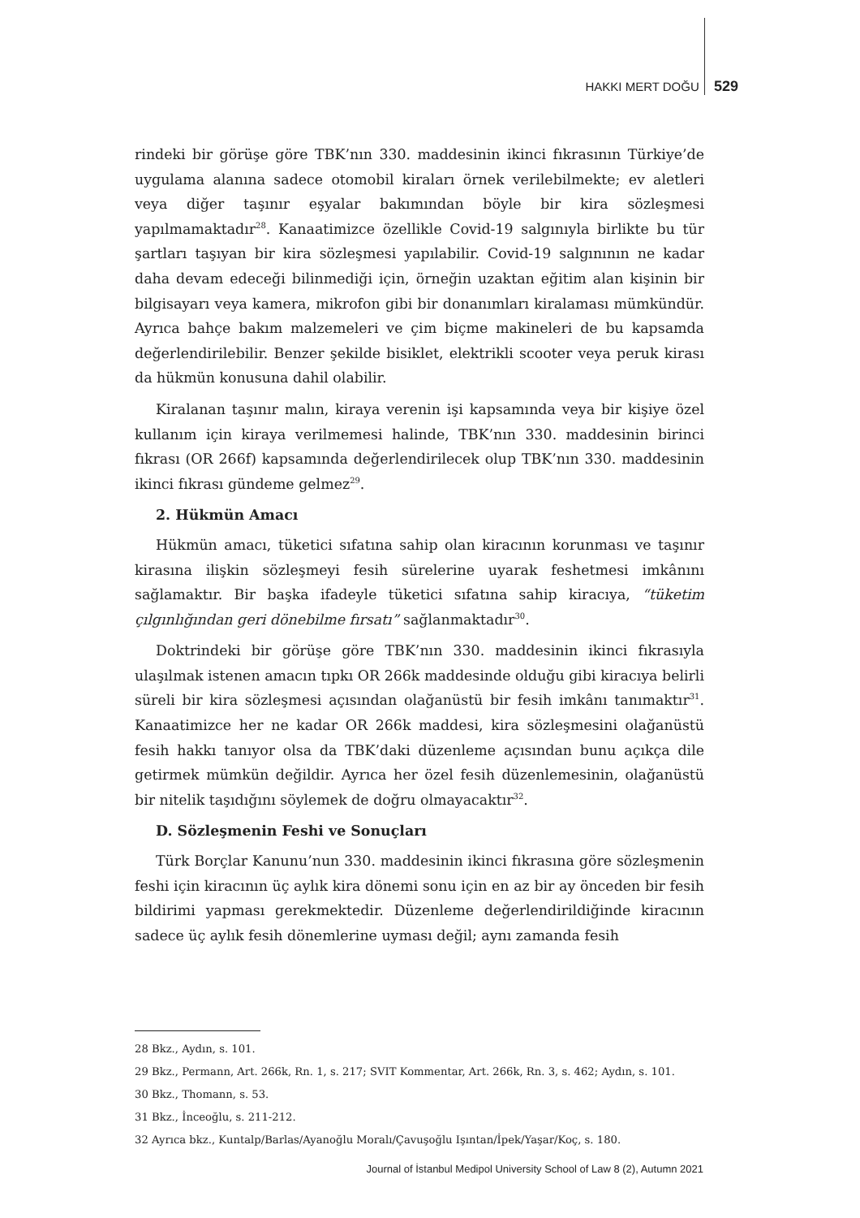HAKKI MERT DOĞU 529
rindeki bir görüşe göre TBK’nın 330. maddesinin ikinci fıkrasının Türkiye’de uygulama alanına sadece otomobil kiraları örnek verilebilmekte; ev aletleri veya diğer taşınır eşyalar bakımından böyle bir kira sözleşmesi yapılmamaktadır<sup>28</sup>. Kanaatimizce özellikle Covid-19 salgınıyla birlikte bu tür şartları taşıyan bir kira sözleşmesi yapılabilir. Covid-19 salgınının ne kadar daha devam edeceği bilinmediği için, örneğin uzaktan eğitim alan kişinin bir bilgisayarı veya kamera, mikrofon gibi bir donanımları kiralaması mümkündür. Ayrıca bahçe bakım malzemeleri ve çim biçme makineleri de bu kapsamda değerlendirilebilir. Benzer şekilde bisiklet, elektrikli scooter veya peruk kirası da hükmün konusuna dahil olabilir.
Kiralanan taşınır malın, kiraya verenin işi kapsamında veya bir kişiye özel kullanım için kiraya verilmemesi halinde, TBK’nın 330. maddesinin birinci fıkrası (OR 266f) kapsamında değerlendirilecek olup TBK’nın 330. maddesinin ikinci fıkrası gündeme gelmez<sup>29</sup>.
2. Hükmün Amacı
Hükmün amacı, tüketici sıfatına sahip olan kiracının korunması ve taşınır kirasına ilişkin sözleşmeyi fesih sürelerine uyarak feshetmesi imkânını sağlamaktır. Bir başka ifadeyle tüketici sıfatına sahip kiracıya, “tüketim çılgınlığından geri dönebilme fırsatı” sağlanmaktadır<sup>30</sup>.
Doktrindeki bir görüşe göre TBK’nın 330. maddesinin ikinci fıkrasıyla ulaşılmak istenen amacın tıpkı OR 266k maddesinde olduğu gibi kiracıya belirli süreli bir kira sözleşmesi açısından olağanüstü bir fesih imkânı tanımaktır<sup>31</sup>. Kanaatimizce her ne kadar OR 266k maddesi, kira sözleşmesini olağanüstü fesih hakkı tanıyor olsa da TBK’daki düzenleme açısından bunu açıkça dile getirmek mümkün değildir. Ayrıca her özel fesih düzenlemesinin, olağanüstü bir nitelik taşıdığını söylemek de doğru olmayacaktır<sup>32</sup>.
D. Sözleşmenin Feshi ve Sonuçları
Türk Borçlar Kanunu’nun 330. maddesinin ikinci fıkrasına göre sözleşmenin feshi için kiracının üç aylık kira dönemi sonu için en az bir ay önceden bir fesih bildirimi yapması gerekmektedir. Düzenleme değerlendirildiğinde kiracının sadece üç aylık fesih dönemlerine uyması değil; aynı zamanda fesih
28 Bkz., Aydın, s. 101.
29 Bkz., Permann, Art. 266k, Rn. 1, s. 217; SVIT Kommentar, Art. 266k, Rn. 3, s. 462; Aydın, s. 101.
30 Bkz., Thomann, s. 53.
31 Bkz., İnceoğlu, s. 211-212.
32 Ayrıca bkz., Kuntalp/Barlas/Ayanoğlu Moralı/Çavuşoğlu Işıntan/İpek/Yaşar/Koç, s. 180.
Journal of İstanbul Medipol University School of Law 8 (2), Autumn 2021